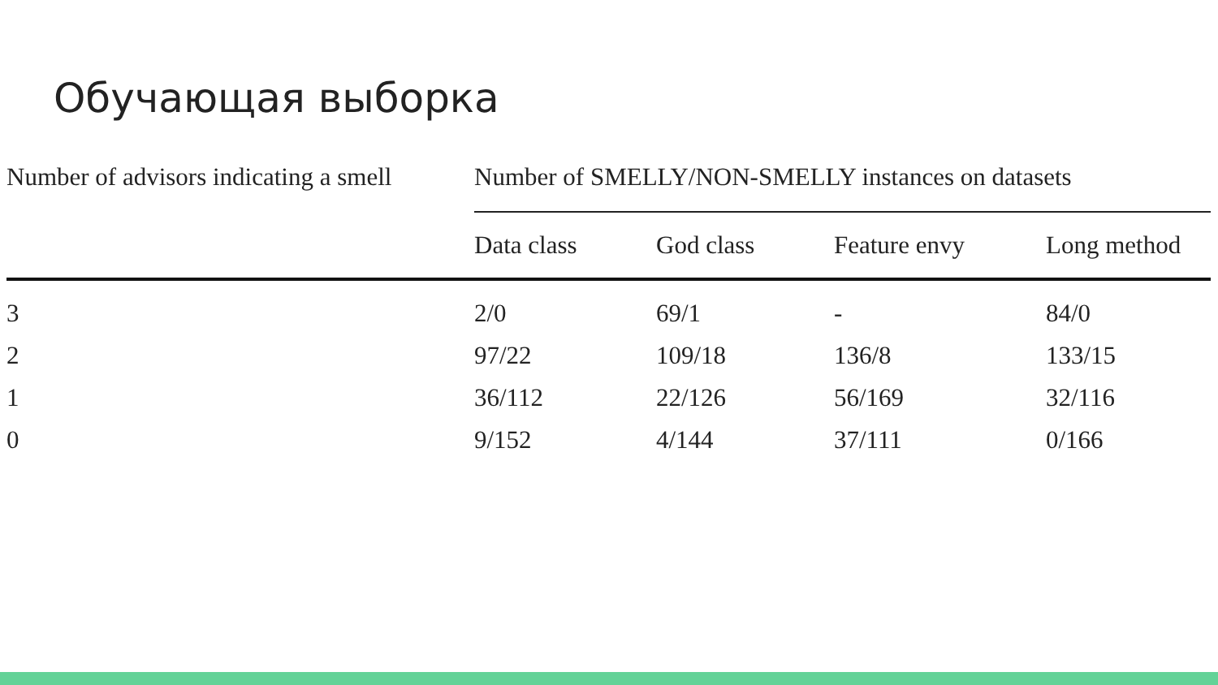Обучающая выборка
| Number of advisors indicating a smell | Number of SMELLY/NON-SMELLY instances on datasets | | | |
| --- | --- | --- | --- | --- |
| | Data class | God class | Feature envy | Long method |
| 3 | 2/0 | 69/1 | - | 84/0 |
| 2 | 97/22 | 109/18 | 136/8 | 133/15 |
| 1 | 36/112 | 22/126 | 56/169 | 32/116 |
| 0 | 9/152 | 4/144 | 37/111 | 0/166 |